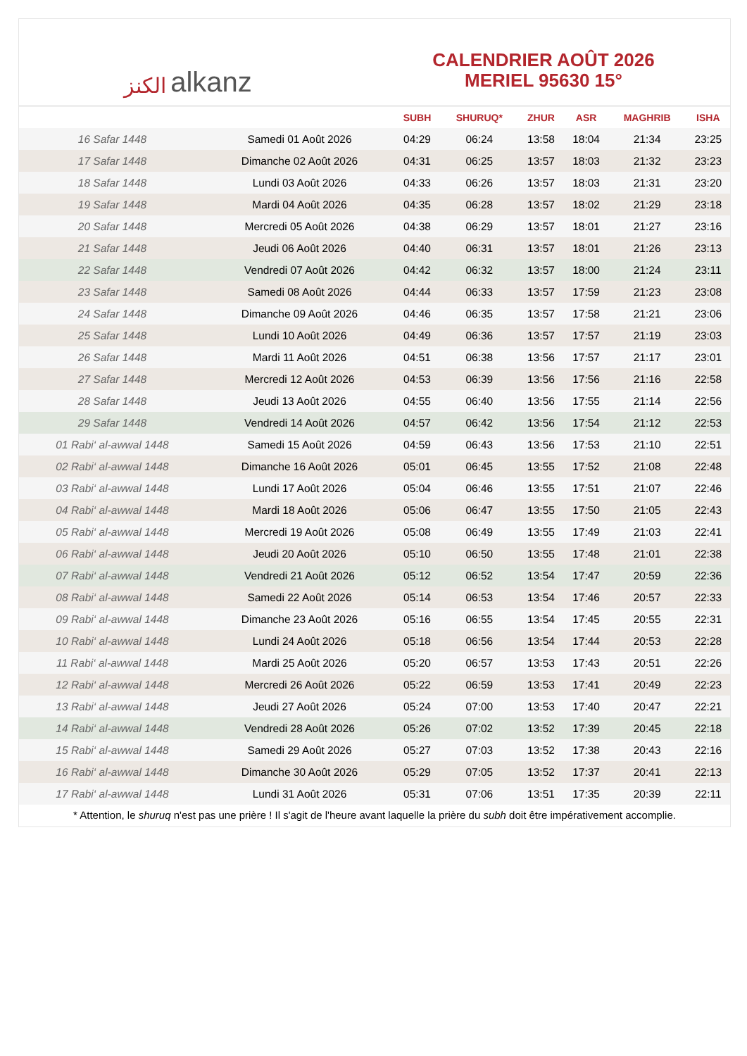الكنز alkanz
CALENDRIER AOÛT 2026
MERIEL 95630 15°
| | | SUBH | SHURUQ* | ZHUR | ASR | MAGHRIB | ISHA |
| --- | --- | --- | --- | --- | --- | --- | --- |
| 16 Safar 1448 | Samedi 01 Août 2026 | 04:29 | 06:24 | 13:58 | 18:04 | 21:34 | 23:25 |
| 17 Safar 1448 | Dimanche 02 Août 2026 | 04:31 | 06:25 | 13:57 | 18:03 | 21:32 | 23:23 |
| 18 Safar 1448 | Lundi 03 Août 2026 | 04:33 | 06:26 | 13:57 | 18:03 | 21:31 | 23:20 |
| 19 Safar 1448 | Mardi 04 Août 2026 | 04:35 | 06:28 | 13:57 | 18:02 | 21:29 | 23:18 |
| 20 Safar 1448 | Mercredi 05 Août 2026 | 04:38 | 06:29 | 13:57 | 18:01 | 21:27 | 23:16 |
| 21 Safar 1448 | Jeudi 06 Août 2026 | 04:40 | 06:31 | 13:57 | 18:01 | 21:26 | 23:13 |
| 22 Safar 1448 | Vendredi 07 Août 2026 | 04:42 | 06:32 | 13:57 | 18:00 | 21:24 | 23:11 |
| 23 Safar 1448 | Samedi 08 Août 2026 | 04:44 | 06:33 | 13:57 | 17:59 | 21:23 | 23:08 |
| 24 Safar 1448 | Dimanche 09 Août 2026 | 04:46 | 06:35 | 13:57 | 17:58 | 21:21 | 23:06 |
| 25 Safar 1448 | Lundi 10 Août 2026 | 04:49 | 06:36 | 13:57 | 17:57 | 21:19 | 23:03 |
| 26 Safar 1448 | Mardi 11 Août 2026 | 04:51 | 06:38 | 13:56 | 17:57 | 21:17 | 23:01 |
| 27 Safar 1448 | Mercredi 12 Août 2026 | 04:53 | 06:39 | 13:56 | 17:56 | 21:16 | 22:58 |
| 28 Safar 1448 | Jeudi 13 Août 2026 | 04:55 | 06:40 | 13:56 | 17:55 | 21:14 | 22:56 |
| 29 Safar 1448 | Vendredi 14 Août 2026 | 04:57 | 06:42 | 13:56 | 17:54 | 21:12 | 22:53 |
| 01 Rabi‘ al-awwal 1448 | Samedi 15 Août 2026 | 04:59 | 06:43 | 13:56 | 17:53 | 21:10 | 22:51 |
| 02 Rabi‘ al-awwal 1448 | Dimanche 16 Août 2026 | 05:01 | 06:45 | 13:55 | 17:52 | 21:08 | 22:48 |
| 03 Rabi‘ al-awwal 1448 | Lundi 17 Août 2026 | 05:04 | 06:46 | 13:55 | 17:51 | 21:07 | 22:46 |
| 04 Rabi‘ al-awwal 1448 | Mardi 18 Août 2026 | 05:06 | 06:47 | 13:55 | 17:50 | 21:05 | 22:43 |
| 05 Rabi‘ al-awwal 1448 | Mercredi 19 Août 2026 | 05:08 | 06:49 | 13:55 | 17:49 | 21:03 | 22:41 |
| 06 Rabi‘ al-awwal 1448 | Jeudi 20 Août 2026 | 05:10 | 06:50 | 13:55 | 17:48 | 21:01 | 22:38 |
| 07 Rabi‘ al-awwal 1448 | Vendredi 21 Août 2026 | 05:12 | 06:52 | 13:54 | 17:47 | 20:59 | 22:36 |
| 08 Rabi‘ al-awwal 1448 | Samedi 22 Août 2026 | 05:14 | 06:53 | 13:54 | 17:46 | 20:57 | 22:33 |
| 09 Rabi‘ al-awwal 1448 | Dimanche 23 Août 2026 | 05:16 | 06:55 | 13:54 | 17:45 | 20:55 | 22:31 |
| 10 Rabi‘ al-awwal 1448 | Lundi 24 Août 2026 | 05:18 | 06:56 | 13:54 | 17:44 | 20:53 | 22:28 |
| 11 Rabi‘ al-awwal 1448 | Mardi 25 Août 2026 | 05:20 | 06:57 | 13:53 | 17:43 | 20:51 | 22:26 |
| 12 Rabi‘ al-awwal 1448 | Mercredi 26 Août 2026 | 05:22 | 06:59 | 13:53 | 17:41 | 20:49 | 22:23 |
| 13 Rabi‘ al-awwal 1448 | Jeudi 27 Août 2026 | 05:24 | 07:00 | 13:53 | 17:40 | 20:47 | 22:21 |
| 14 Rabi‘ al-awwal 1448 | Vendredi 28 Août 2026 | 05:26 | 07:02 | 13:52 | 17:39 | 20:45 | 22:18 |
| 15 Rabi‘ al-awwal 1448 | Samedi 29 Août 2026 | 05:27 | 07:03 | 13:52 | 17:38 | 20:43 | 22:16 |
| 16 Rabi‘ al-awwal 1448 | Dimanche 30 Août 2026 | 05:29 | 07:05 | 13:52 | 17:37 | 20:41 | 22:13 |
| 17 Rabi‘ al-awwal 1448 | Lundi 31 Août 2026 | 05:31 | 07:06 | 13:51 | 17:35 | 20:39 | 22:11 |
* Attention, le shuruq n'est pas une prière ! Il s'agit de l'heure avant laquelle la prière du subh doit être impérativement accomplie.